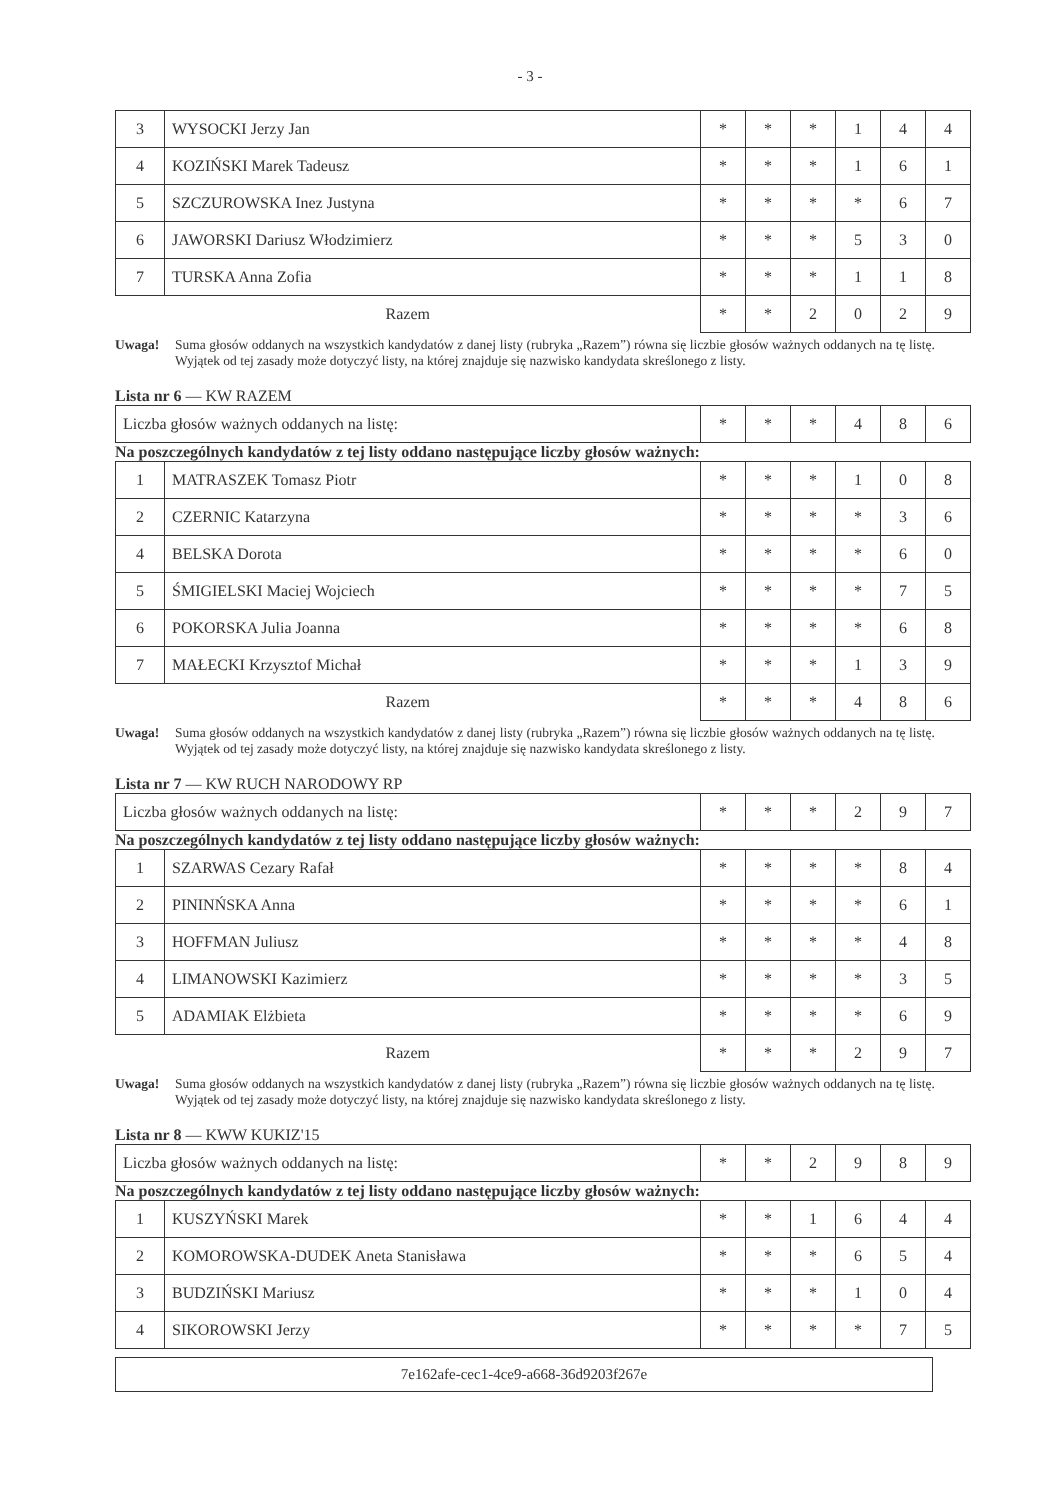- 3 -
| 3 | WYSOCKI Jerzy Jan | * | * | * | 1 | 4 | 4 |
| 4 | KOZIŃSKI Marek Tadeusz | * | * | * | 1 | 6 | 1 |
| 5 | SZCZUROWSKA Inez Justyna | * | * | * | * | 6 | 7 |
| 6 | JAWORSKI Dariusz Włodzimierz | * | * | * | 5 | 3 | 0 |
| 7 | TURSKA Anna Zofia | * | * | * | 1 | 1 | 8 |
| Razem | | * | * | 2 | 0 | 2 | 9 |
Uwaga! Suma głosów oddanych na wszystkich kandydatów z danej listy (rubryka „Razem”) równa się liczbie głosów ważnych oddanych na tę listę. Wyjątek od tej zasady może dotyczyć listy, na której znajduje się nazwisko kandydata skreślonego z listy.
Lista nr 6 — KW RAZEM
| Liczba głosów ważnych oddanych na listę: | * | * | * | 4 | 8 | 6 |
Na poszczególnych kandydatów z tej listy oddano następujące liczby głosów ważnych:
| 1 | MATRASZEK Tomasz Piotr | * | * | * | 1 | 0 | 8 |
| 2 | CZERNIC Katarzyna | * | * | * | * | 3 | 6 |
| 4 | BELSKA Dorota | * | * | * | * | 6 | 0 |
| 5 | ŚMIGIELSKI Maciej Wojciech | * | * | * | * | 7 | 5 |
| 6 | POKORSKA Julia Joanna | * | * | * | * | 6 | 8 |
| 7 | MAŁECKI Krzysztof Michał | * | * | * | 1 | 3 | 9 |
| Razem | | * | * | * | 4 | 8 | 6 |
Uwaga! Suma głosów oddanych na wszystkich kandydatów z danej listy (rubryka „Razem”) równa się liczbie głosów ważnych oddanych na tę listę. Wyjątek od tej zasady może dotyczyć listy, na której znajduje się nazwisko kandydata skreślonego z listy.
Lista nr 7 — KW RUCH NARODOWY RP
| Liczba głosów ważnych oddanych na listę: | * | * | * | 2 | 9 | 7 |
Na poszczególnych kandydatów z tej listy oddano następujące liczby głosów ważnych:
| 1 | SZARWAS Cezary Rafał | * | * | * | * | 8 | 4 |
| 2 | PININŃSKA Anna | * | * | * | * | 6 | 1 |
| 3 | HOFFMAN Juliusz | * | * | * | * | 4 | 8 |
| 4 | LIMANOWSKI Kazimierz | * | * | * | * | 3 | 5 |
| 5 | ADAMIAK Elżbieta | * | * | * | * | 6 | 9 |
| Razem | | * | * | * | 2 | 9 | 7 |
Uwaga! Suma głosów oddanych na wszystkich kandydatów z danej listy (rubryka „Razem”) równa się liczbie głosów ważnych oddanych na tę listę. Wyjątek od tej zasady może dotyczyć listy, na której znajduje się nazwisko kandydata skreślonego z listy.
Lista nr 8 — KWW KUKIZ'15
| Liczba głosów ważnych oddanych na listę: | * | * | 2 | 9 | 8 | 9 |
Na poszczególnych kandydatów z tej listy oddano następujące liczby głosów ważnych:
| 1 | KUSZYŃSKI Marek | * | * | 1 | 6 | 4 | 4 |
| 2 | KOMOROWSKA-DUDEK Aneta Stanisława | * | * | * | 6 | 5 | 4 |
| 3 | BUDZIŃSKI Mariusz | * | * | * | 1 | 0 | 4 |
| 4 | SIKOROWSKI Jerzy | * | * | * | * | 7 | 5 |
7e162afe-cec1-4ce9-a668-36d9203f267e